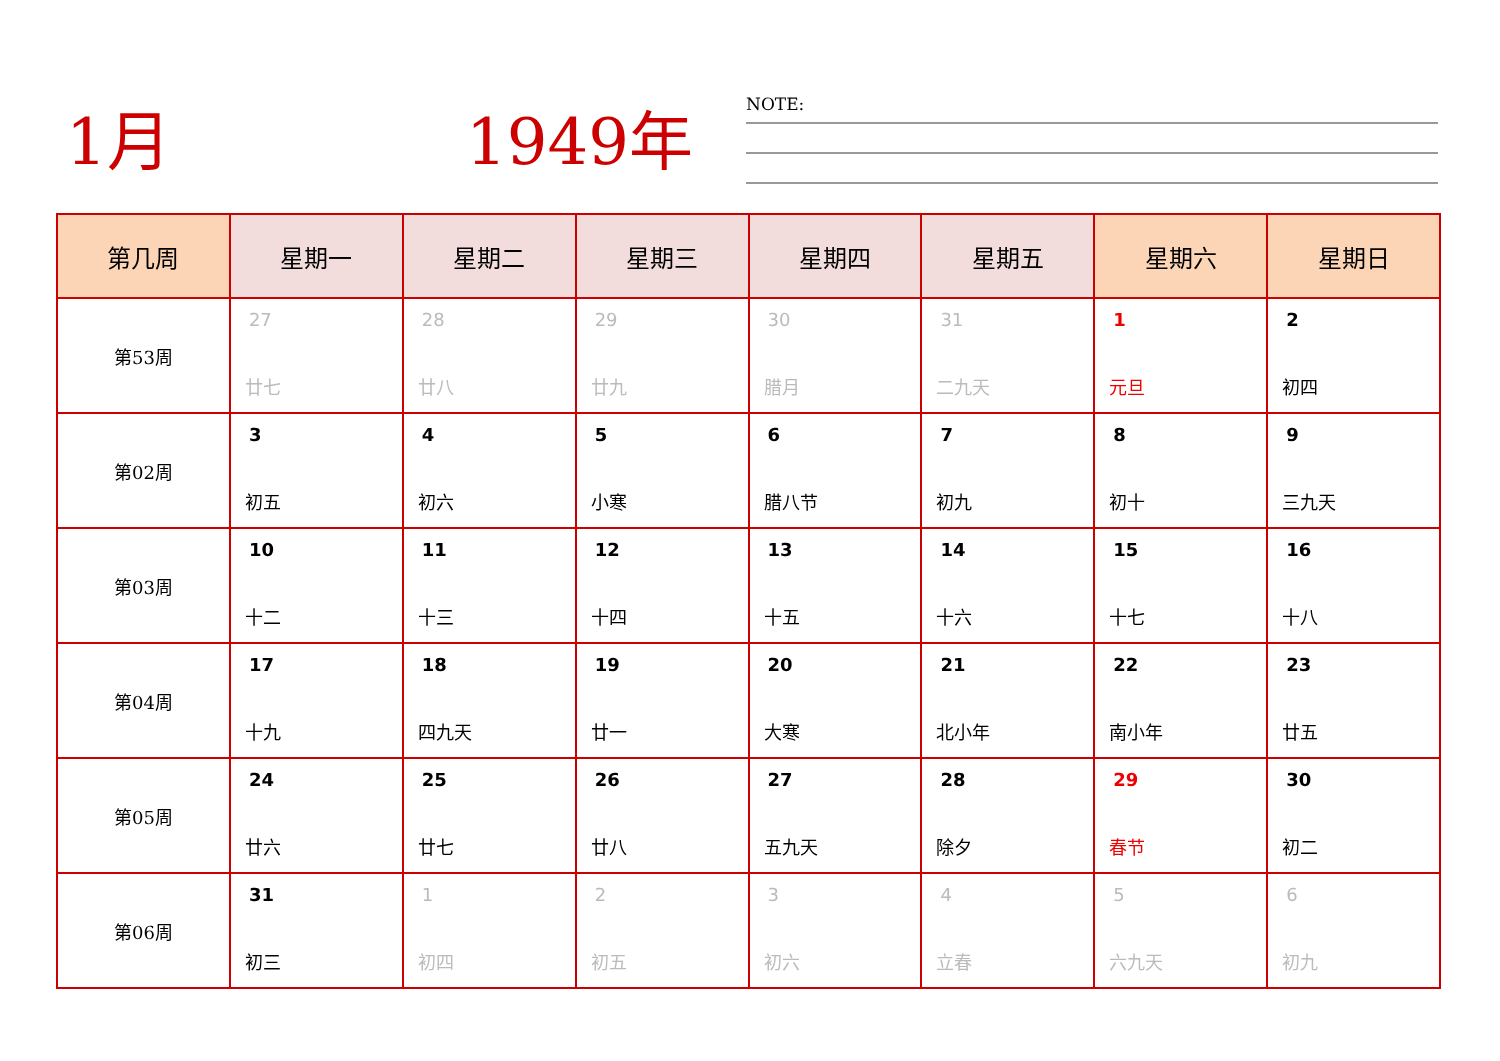1月 1949年
NOTE:
| 第几周 | 星期一 | 星期二 | 星期三 | 星期四 | 星期五 | 星期六 | 星期日 |
| --- | --- | --- | --- | --- | --- | --- | --- |
| 第53周 | 27 廿七 | 28 廿八 | 29 廿九 | 30 腊月 | 31 二九天 | 1 元旦 | 2 初四 |
| 第02周 | 3 初五 | 4 初六 | 5 小寒 | 6 腊八节 | 7 初九 | 8 初十 | 9 三九天 |
| 第03周 | 10 十二 | 11 十三 | 12 十四 | 13 十五 | 14 十六 | 15 十七 | 16 十八 |
| 第04周 | 17 十九 | 18 四九天 | 19 廿一 | 20 大寒 | 21 北小年 | 22 南小年 | 23 廿五 |
| 第05周 | 24 廿六 | 25 廿七 | 26 廿八 | 27 五九天 | 28 除夕 | 29 春节 | 30 初二 |
| 第06周 | 31 初三 | 1 初四 | 2 初五 | 3 初六 | 4 立春 | 5 六九天 | 6 初九 |